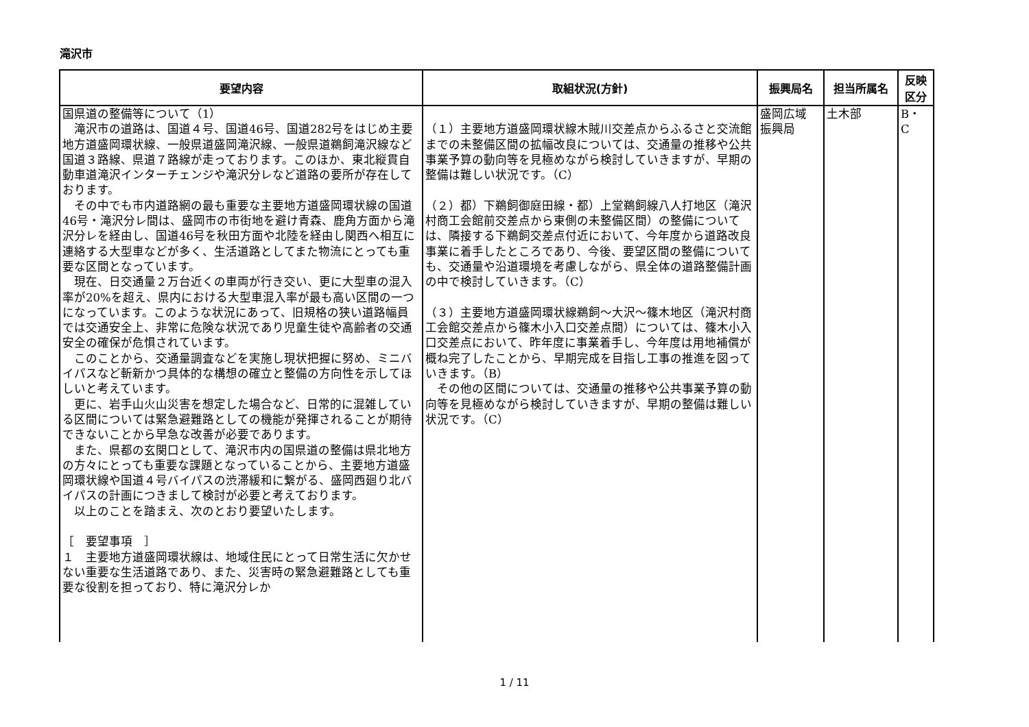滝沢市
| 要望内容 | 取組状況(方針) | 振興局名 | 担当所属名 | 反映 区分 |
| --- | --- | --- | --- | --- |
| 国県道の整備等について（1） 滝沢市の道路は、国道４号、国道46号、国道282号をはじめ主要地方道盛岡環状線、一般県道盛岡滝沢線、一般県道鵜飼滝沢線など国道３路線、県道７路線が走っております。このほか、東北縦貫自動車道滝沢インターチェンジや滝沢分レなど道路の要所が存在しております。 その中でも市内道路網の最も重要な主要地方道盛岡環状線の国道46号・滝沢分レ間は、盛岡市の市街地を避け青森、鹿角方面から滝沢分レを経由し、国道46号を秋田方面や北陸を経由し関西へ相互に連絡する大型車などが多く、生活道路としてまた物流にとっても重要な区間となっています。 現在、日交通量２万台近くの車両が行き交い、更に大型車の混入率が20%を超え、県内における大型車混入率が最も高い区間の一つになっています。このような状況にあって、旧規格の狭い道路幅員では交通安全上、非常に危険な状況であり児童生徒や高齢者の交通安全の確保が危惧されています。 このことから、交通量調査などを実施し現状把握に努め、ミニバイパスなど斬新かつ具体的な構想の確立と整備の方向性を示してほしいと考えています。 更に、岩手山火山災害を想定した場合など、日常的に混雑している区間については緊急避難路としての機能が発揮されることが期待できないことから早急な改善が必要であります。 また、県都の玄関口として、滝沢市内の国県道の整備は県北地方の方々にとっても重要な課題となっていることから、主要地方道盛岡環状線や国道４号バイパスの渋滞緩和に繋がる、盛岡西廻り北バイパスの計画につきまして検討が必要と考えております。 以上のことを踏まえ、次のとおり要望いたします。 ［ 要望事項 ］ １ 主要地方道盛岡環状線は、地域住民にとって日常生活に欠かせない重要な生活道路であり、また、災害時の緊急避難路としても重要な役割を担っており、特に滝沢分レか | （１）主要地方道盛岡環状線木賊川交差点からふるさと交流館までの未整備区間の拡幅改良については、交通量の推移や公共事業予算の動向等を見極めながら検討していきますが、早期の整備は難しい状況です。（C） （２）都）下鵜飼御庭田線・都）上堂鵜飼線八人打地区（滝沢村商工会館前交差点から東側の未整備区間）の整備については、隣接する下鵜飼交差点付近において、今年度から道路改良事業に着手したところであり、今後、要望区間の整備についても、交通量や沿道環境を考慮しながら、県全体の道路整備計画の中で検討していきます。（C） （３）主要地方道盛岡環状線鵜飼～大沢～篠木地区（滝沢村商工会館交差点から篠木小入口交差点間）については、篠木小入口交差点において、昨年度に事業着手し、今年度は用地補償が概ね完了したことから、早期完成を目指し工事の推進を図っていきます。（B） その他の区間については、交通量の推移や公共事業予算の動向等を見極めながら検討していきますが、早期の整備は難しい状況です。（C） | 盛岡広域 振興局 | 土木部 | B・ C |
1 / 11